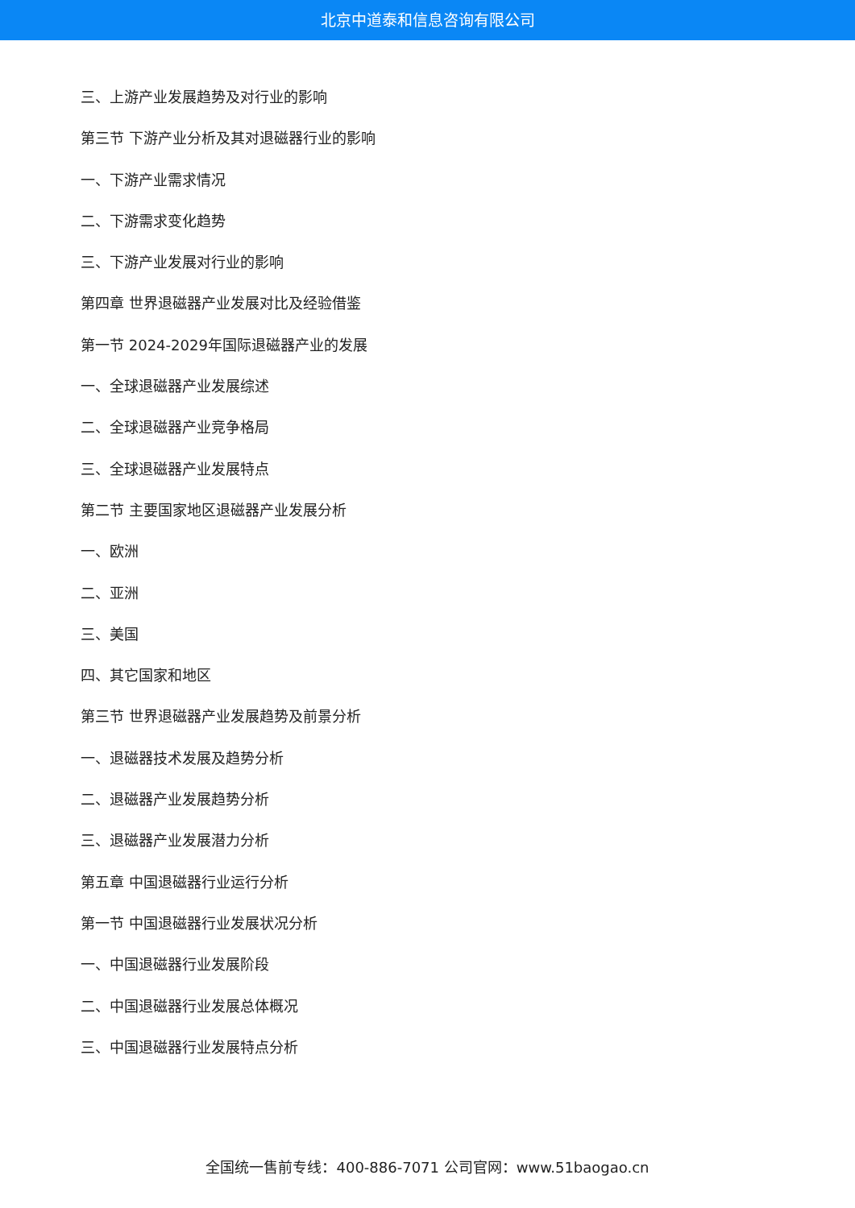北京中道泰和信息咨询有限公司
三、上游产业发展趋势及对行业的影响
第三节 下游产业分析及其对退磁器行业的影响
一、下游产业需求情况
二、下游需求变化趋势
三、下游产业发展对行业的影响
第四章 世界退磁器产业发展对比及经验借鉴
第一节 2024-2029年国际退磁器产业的发展
一、全球退磁器产业发展综述
二、全球退磁器产业竞争格局
三、全球退磁器产业发展特点
第二节 主要国家地区退磁器产业发展分析
一、欧洲
二、亚洲
三、美国
四、其它国家和地区
第三节 世界退磁器产业发展趋势及前景分析
一、退磁器技术发展及趋势分析
二、退磁器产业发展趋势分析
三、退磁器产业发展潜力分析
第五章 中国退磁器行业运行分析
第一节 中国退磁器行业发展状况分析
一、中国退磁器行业发展阶段
二、中国退磁器行业发展总体概况
三、中国退磁器行业发展特点分析
全国统一售前专线：400-886-7071 公司官网：www.51baogao.cn